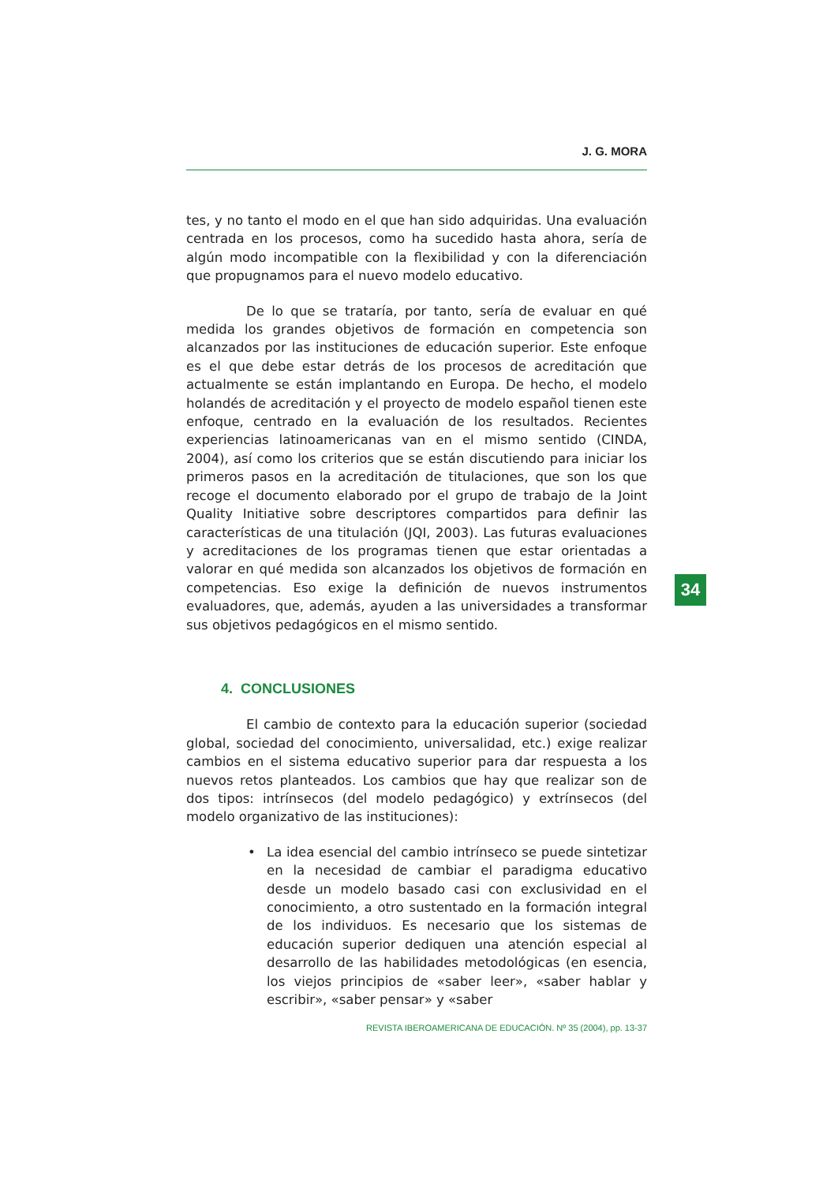J. G. MORA
tes, y no tanto el modo en el que han sido adquiridas. Una evaluación centrada en los procesos, como ha sucedido hasta ahora, sería de algún modo incompatible con la flexibilidad y con la diferenciación que propugnamos para el nuevo modelo educativo.
De lo que se trataría, por tanto, sería de evaluar en qué medida los grandes objetivos de formación en competencia son alcanzados por las instituciones de educación superior. Este enfoque es el que debe estar detrás de los procesos de acreditación que actualmente se están implantando en Europa. De hecho, el modelo holandés de acreditación y el proyecto de modelo español tienen este enfoque, centrado en la evaluación de los resultados. Recientes experiencias latinoamericanas van en el mismo sentido (CINDA, 2004), así como los criterios que se están discutiendo para iniciar los primeros pasos en la acreditación de titulaciones, que son los que recoge el documento elaborado por el grupo de trabajo de la Joint Quality Initiative sobre descriptores compartidos para definir las características de una titulación (JQI, 2003). Las futuras evaluaciones y acreditaciones de los programas tienen que estar orientadas a valorar en qué medida son alcanzados los objetivos de formación en competencias. Eso exige la definición de nuevos instrumentos evaluadores, que, además, ayuden a las universidades a transformar sus objetivos pedagógicos en el mismo sentido.
4. CONCLUSIONES
El cambio de contexto para la educación superior (sociedad global, sociedad del conocimiento, universalidad, etc.) exige realizar cambios en el sistema educativo superior para dar respuesta a los nuevos retos planteados. Los cambios que hay que realizar son de dos tipos: intrínsecos (del modelo pedagógico) y extrínsecos (del modelo organizativo de las instituciones):
• La idea esencial del cambio intrínseco se puede sintetizar en la necesidad de cambiar el paradigma educativo desde un modelo basado casi con exclusividad en el conocimiento, a otro sustentado en la formación integral de los individuos. Es necesario que los sistemas de educación superior dediquen una atención especial al desarrollo de las habilidades metodológicas (en esencia, los viejos principios de «saber leer», «saber hablar y escribir», «saber pensar» y «saber
34
REVISTA IBEROAMERICANA DE EDUCACIÓN. Nº 35 (2004), pp. 13-37